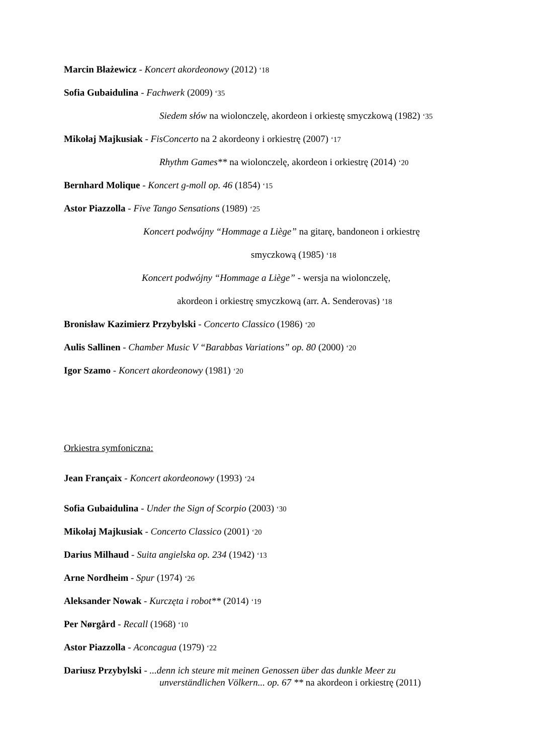Marcin Błażewicz - Koncert akordeonowy (2012) ‘18
Sofia Gubaidulina - Fachwerk (2009) ‘35
Siedem słów na wiolonczelę, akordeon i orkiestę smyczkową (1982) ‘35
Mikołaj Majkusiak - FisConcerto na 2 akordeony i orkiestrę (2007) ‘17
Rhythm Games** na wiolonczelę, akordeon i orkiestrę (2014) ‘20
Bernhard Molique - Koncert g-moll op. 46 (1854) ‘15
Astor Piazzolla - Five Tango Sensations (1989) ‘25
Koncert podwójny “Hommage a Liège” na gitarę, bandoneon i orkiestrę
smyczkową (1985) ‘18
Koncert podwójny “Hommage a Liège” - wersja na wiolonczelę,
akordeon i orkiestrę smyczkową (arr. A. Senderovas) ’18
Bronisław Kazimierz Przybylski - Concerto Classico (1986) ‘20
Aulis Sallinen - Chamber Music V “Barabbas Variations” op. 80 (2000) ‘20
Igor Szamo - Koncert akordeonowy (1981) ‘20
Orkiestra symfoniczna:
Jean Françaix - Koncert akordeonowy (1993) ‘24
Sofia Gubaidulina - Under the Sign of Scorpio (2003) ‘30
Mikołaj Majkusiak - Concerto Classico (2001) ‘20
Darius Milhaud - Suita angielska op. 234 (1942) ‘13
Arne Nordheim - Spur (1974) ‘26
Aleksander Nowak - Kurczęta i robot** (2014) ‘19
Per Nørgård - Recall (1968) ‘10
Astor Piazzolla - Aconcagua (1979) ‘22
Dariusz Przybylski - ...denn ich steure mit meinen Genossen über das dunkle Meer zu
unverständlichen Völkern... op. 67 ** na akordeon i orkiestrę (2011)